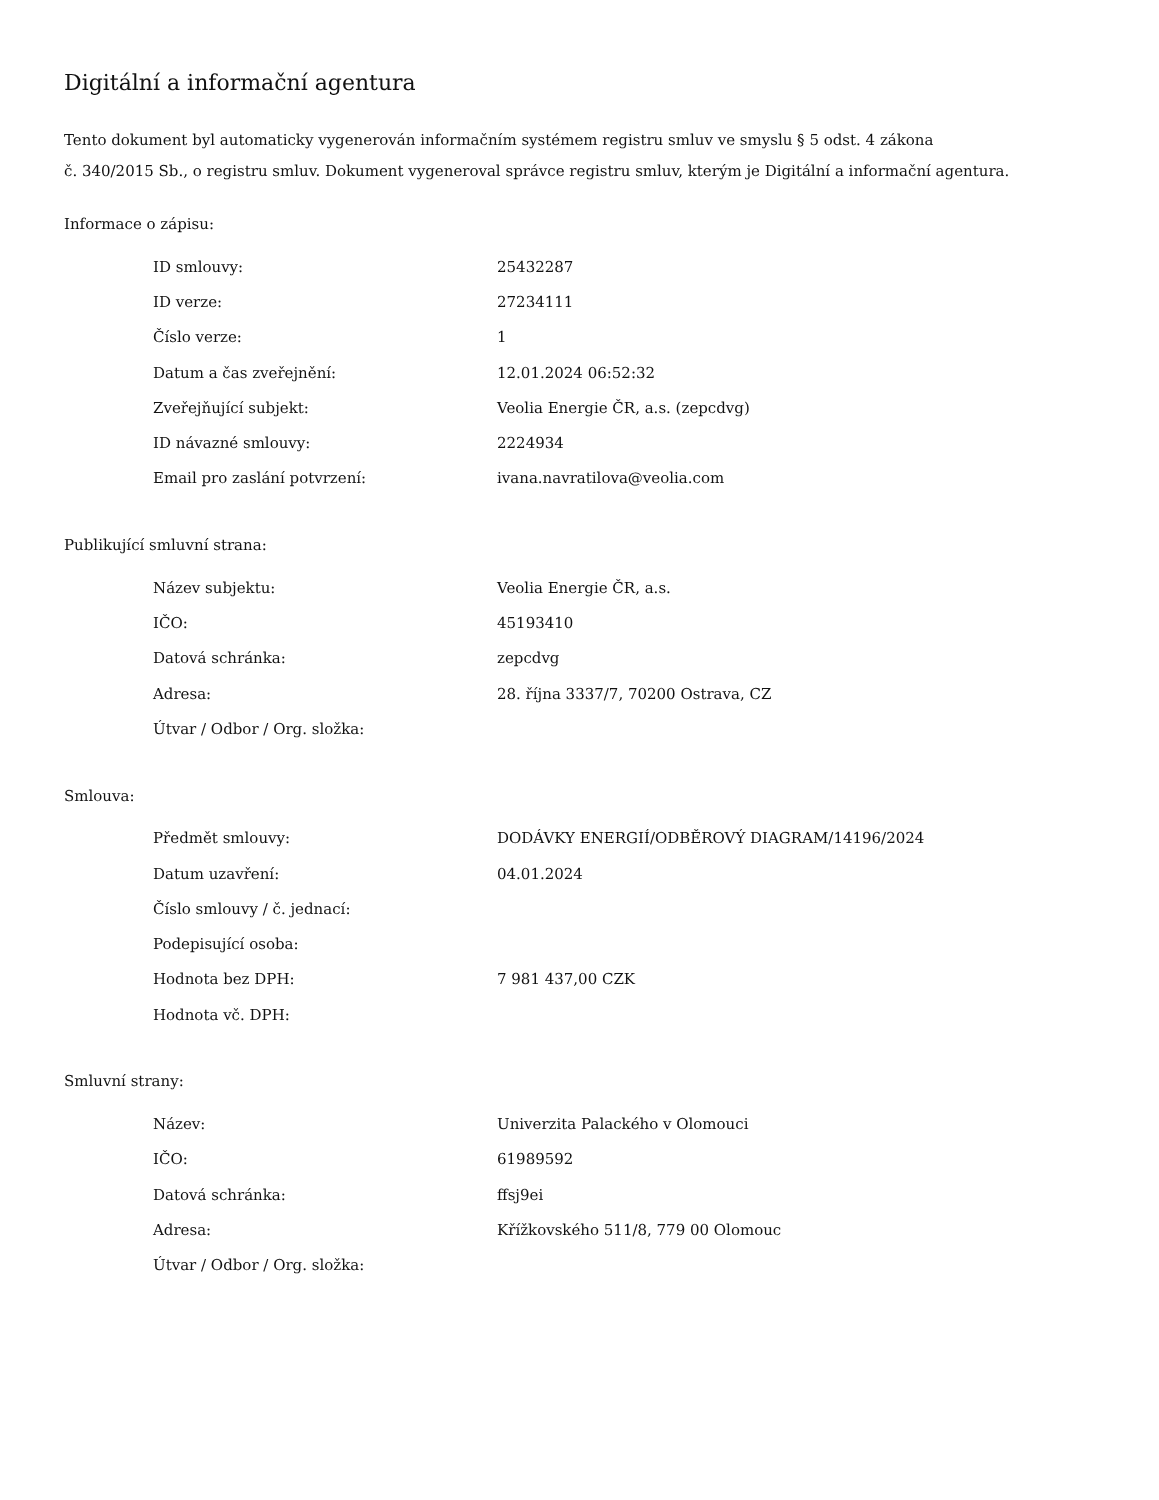Digitální a informační agentura
Tento dokument byl automaticky vygenerován informačním systémem registru smluv ve smyslu § 5 odst. 4 zákona
č. 340/2015 Sb., o registru smluv. Dokument vygeneroval správce registru smluv, kterým je Digitální a informační agentura.
Informace o zápisu:
| ID smlouvy: | 25432287 |
| ID verze: | 27234111 |
| Číslo verze: | 1 |
| Datum a čas zveřejnění: | 12.01.2024 06:52:32 |
| Zveřejňující subjekt: | Veolia Energie ČR, a.s. (zepcdvg) |
| ID návazné smlouvy: | 2224934 |
| Email pro zaslání potvrzení: | ivana.navratilova@veolia.com |
Publikující smluvní strana:
| Název subjektu: | Veolia Energie ČR, a.s. |
| IČO: | 45193410 |
| Datová schránka: | zepcdvg |
| Adresa: | 28. října 3337/7, 70200 Ostrava, CZ |
| Útvar / Odbor / Org. složka: | |
Smlouva:
| Předmět smlouvy: | DODÁVKY ENERGIÍ/ODBĚROVÝ DIAGRAM/14196/2024 |
| Datum uzavření: | 04.01.2024 |
| Číslo smlouvy / č. jednací: | |
| Podepisující osoba: | |
| Hodnota bez DPH: | 7 981 437,00 CZK |
| Hodnota vč. DPH: | |
Smluvní strany:
| Název: | Univerzita Palackého v Olomouci |
| IČO: | 61989592 |
| Datová schránka: | ffsj9ei |
| Adresa: | Křížkovského 511/8, 779 00 Olomouc |
| Útvar / Odbor / Org. složka: | |